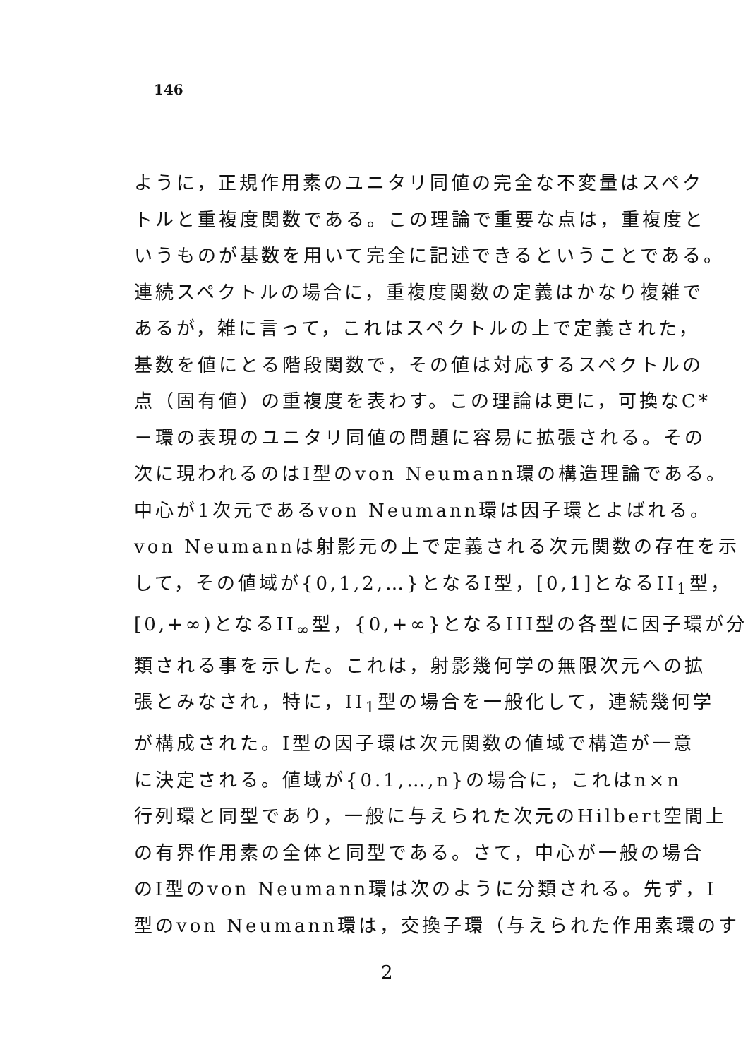146
ように，正規作用素のユニタリ同値の完全な不変量はスペク
トルと重複度関数である。この理論で重要な点は，重複度と
いうものが基数を用いて完全に記述できるということである。
連続スペクトルの場合に，重複度関数の定義はかなり複雑で
あるが，雑に言って，これはスペクトルの上で定義された，
基数を値にとる階段関数で，その値は対応するスペクトルの
点（固有値）の重複度を表わす。この理論は更に，可換なC*
－環の表現のユニタリ同値の問題に容易に拡張される。その
次に現われるのはI型のvon Neumann環の構造理論である。
中心が1次元であるvon Neumann環は因子環とよばれる。
von Neumannは射影元の上で定義される次元関数の存在を示
して，その値域が{0,1,2,…}となるI型，[0,1]となるII<sub>1</sub>型，
[0,+∞)となるII<sub>∞</sub>型，{0,+∞}となるIII型の各型に因子環が分
類される事を示した。これは，射影幾何学の無限次元への拡
張とみなされ，特に，II<sub>1</sub>型の場合を一般化して，連続幾何学
が構成された。I型の因子環は次元関数の値域で構造が一意
に決定される。値域が{0.1,…,n}の場合に，これはn×n
行列環と同型であり，一般に与えられた次元のHilbert空間上
の有界作用素の全体と同型である。さて，中心が一般の場合
のI型のvon Neumann環は次のように分類される。先ず，I
型のvon Neumann環は，交換子環（与えられた作用素環のす
2